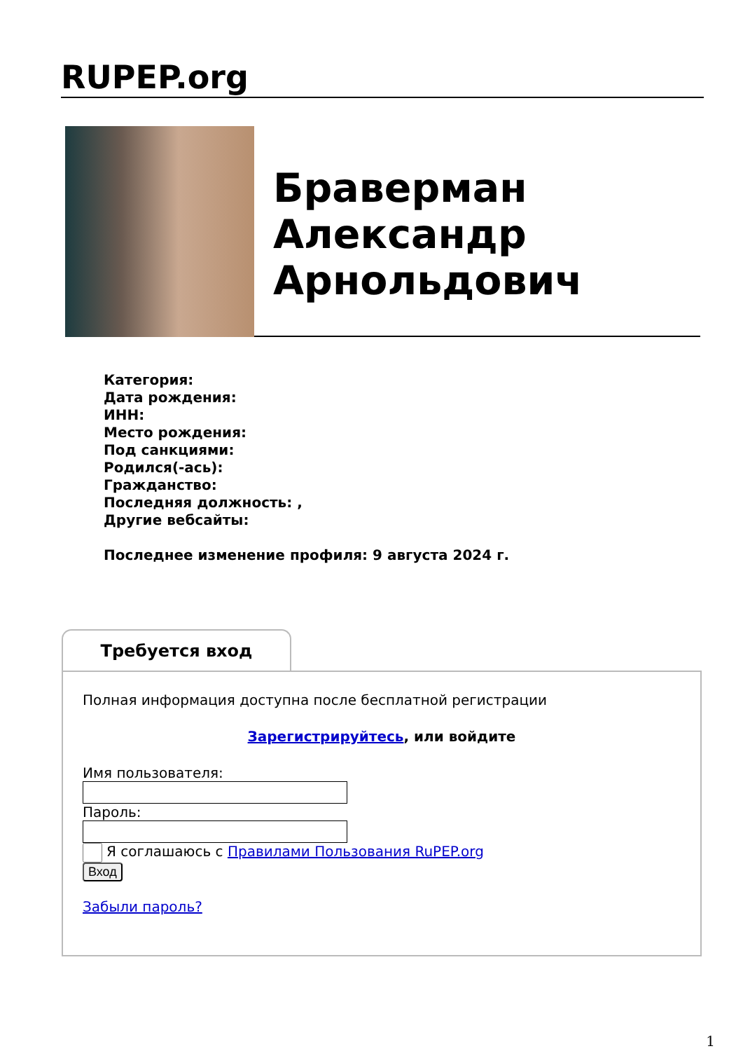RUPEP.org
Браверман
Александр
Арнольдович
Категория:
Дата рождения:
ИНН:
Место рождения:
Под санкциями:
Родился(-ась):
Гражданство:
Последняя должность: ,
Другие вебсайты:
Последнее изменение профиля: 9 августа 2024 г.
Требуется вход
Полная информация доступна после бесплатной регистрации
Зарегистрируйтесь, или войдите
Имя пользователя:
Пароль:
Я соглашаюсь с Правилами Пользования RuPEP.org
Вход
Забыли пароль?
1